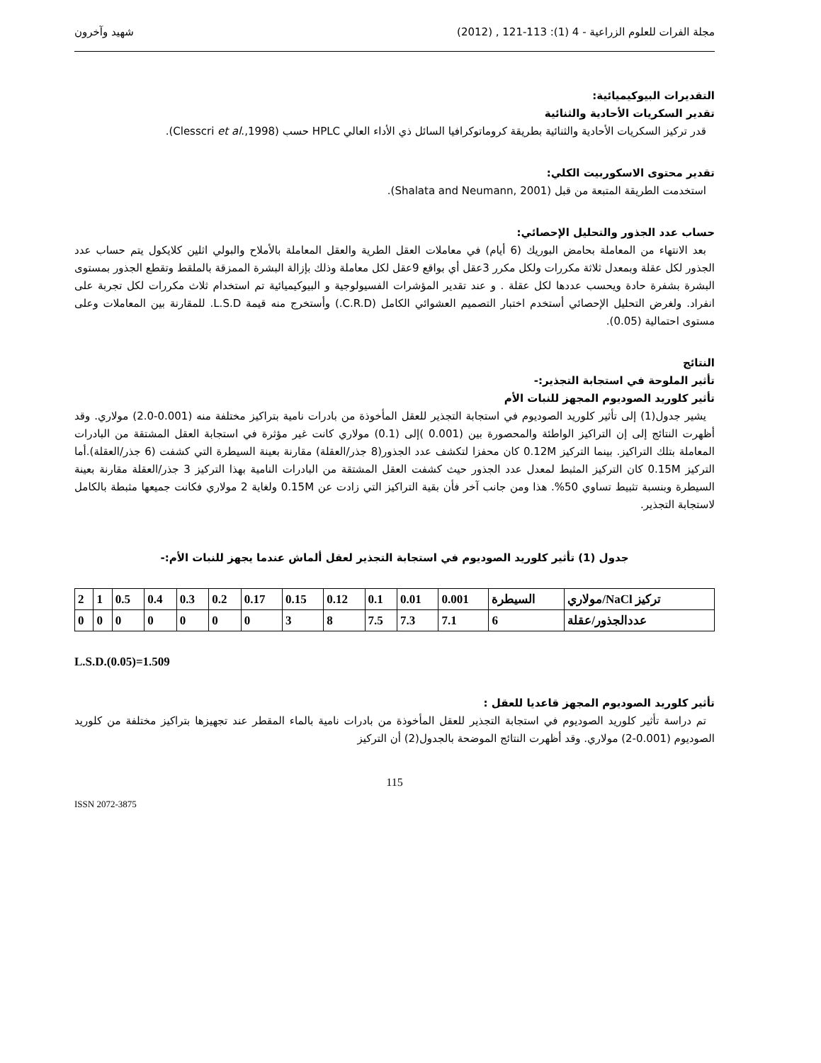مجلة الفرات للعلوم الزراعية - 4 (1): 113-121 , (2012) شهيد وآخرون
التقديرات البيوكيميائية:
تقدير السكريات الأحادية والثنائية
قدر تركيز السكريات الأحادية والثنائية بطريقة كروماتوكرافيا السائل ذي الأداء العالي HPLC حسب (Clesscri et al.,1998).
تقدير محتوى الاسكوربيت الكلي:
استخدمت الطريقة المتبعة من قبل (Shalata and Neumann, 2001).
حساب عدد الجذور والتحليل الإحصائي:
بعد الانتهاء من المعاملة بحامض البوريك (6 أيام) في معاملات العقل الطرية والعقل المعاملة بالأملاح والبولي اثلين كلايكول يتم حساب عدد الجذور لكل عقلة وبمعدل ثلاثة مكررات ولكل مكرر 3عقل أي بواقع 9عقل لكل معاملة وذلك بإزالة البشرة الممزقة بالملقط وتقطع الجذور بمستوى البشرة بشفرة حادة ويحسب عددها لكل عقلة . و عند تقدير المؤشرات الفسيولوجية و البيوكيميائية تم استخدام ثلاث مكررات لكل تجربة على انفراد. ولغرض التحليل الإحصائي أستخدم اختبار التصميم العشوائي الكامل (C.R.D.) وأستخرج منه قيمة L.S.D. للمقارنة بين المعاملات وعلى مستوى احتمالية (0.05).
النتائج
تأثير الملوحة في استجابة التجذير:-
تأثير كلوريد الصوديوم المجهز للنبات الأم
يشير جدول(1) إلى تأثير كلوريد الصوديوم في استجابة التجذير للعقل المأخوذة من بادرات نامية بتراكيز مختلفة منه (0.001-2.0) مولاري. وقد أظهرت النتائج إلى إن التراكيز الواطئة والمحصورة بين (0.001 )إلى (0.1) مولاري كانت غير مؤثرة في استجابة العقل المشتقة من البادرات المعاملة بتلك التراكيز. بينما التركيز 0.12M كان محفزا لتكشف عدد الجذور(8 جذر/العقلة) مقارنة بعينة السيطرة التي كشفت (6 جذر/العقلة).أما التركيز 0.15M كان التركيز المثبط لمعدل عدد الجذور حيث كشفت العقل المشتقة من البادرات النامية بهذا التركيز 3 جذر/العقلة مقارنة بعينة السيطرة وبنسبة تثبيط تساوي 50%. هذا ومن جانب آخر فأن بقية التراكيز التي زادت عن 0.15M ولغاية 2 مولاري فكانت جميعها مثبطة بالكامل لاستجابة التجذير.
جدول (1) تأثير كلوريد الصوديوم في استجابة التجذير لعقل ألماش عندما يجهز للنبات الأم:-
| تركيز NaCl/مولاري | السيطرة | 0.001 | 0.01 | 0.1 | 0.12 | 0.15 | 0.17 | 0.2 | 0.3 | 0.4 | 0.5 | 1 | 2 |
| عددالجذور/عقلة | 6 | 7.1 | 7.3 | 7.5 | 8 | 3 | 0 | 0 | 0 | 0 | 0 | 0 | 0 |
L.S.D.(0.05)=1.509
تأثير كلوريد الصوديوم المجهز قاعديا للعقل :
تم دراسة تأثير كلوريد الصوديوم في استجابة التجذير للعقل المأخوذة من بادرات نامية بالماء المقطر عند تجهيزها بتراكيز مختلفة من كلوريد الصوديوم (0.001-2) مولاري. وقد أظهرت النتائج الموضحة بالجدول(2) أن التركيز
115
ISSN 2072-3875